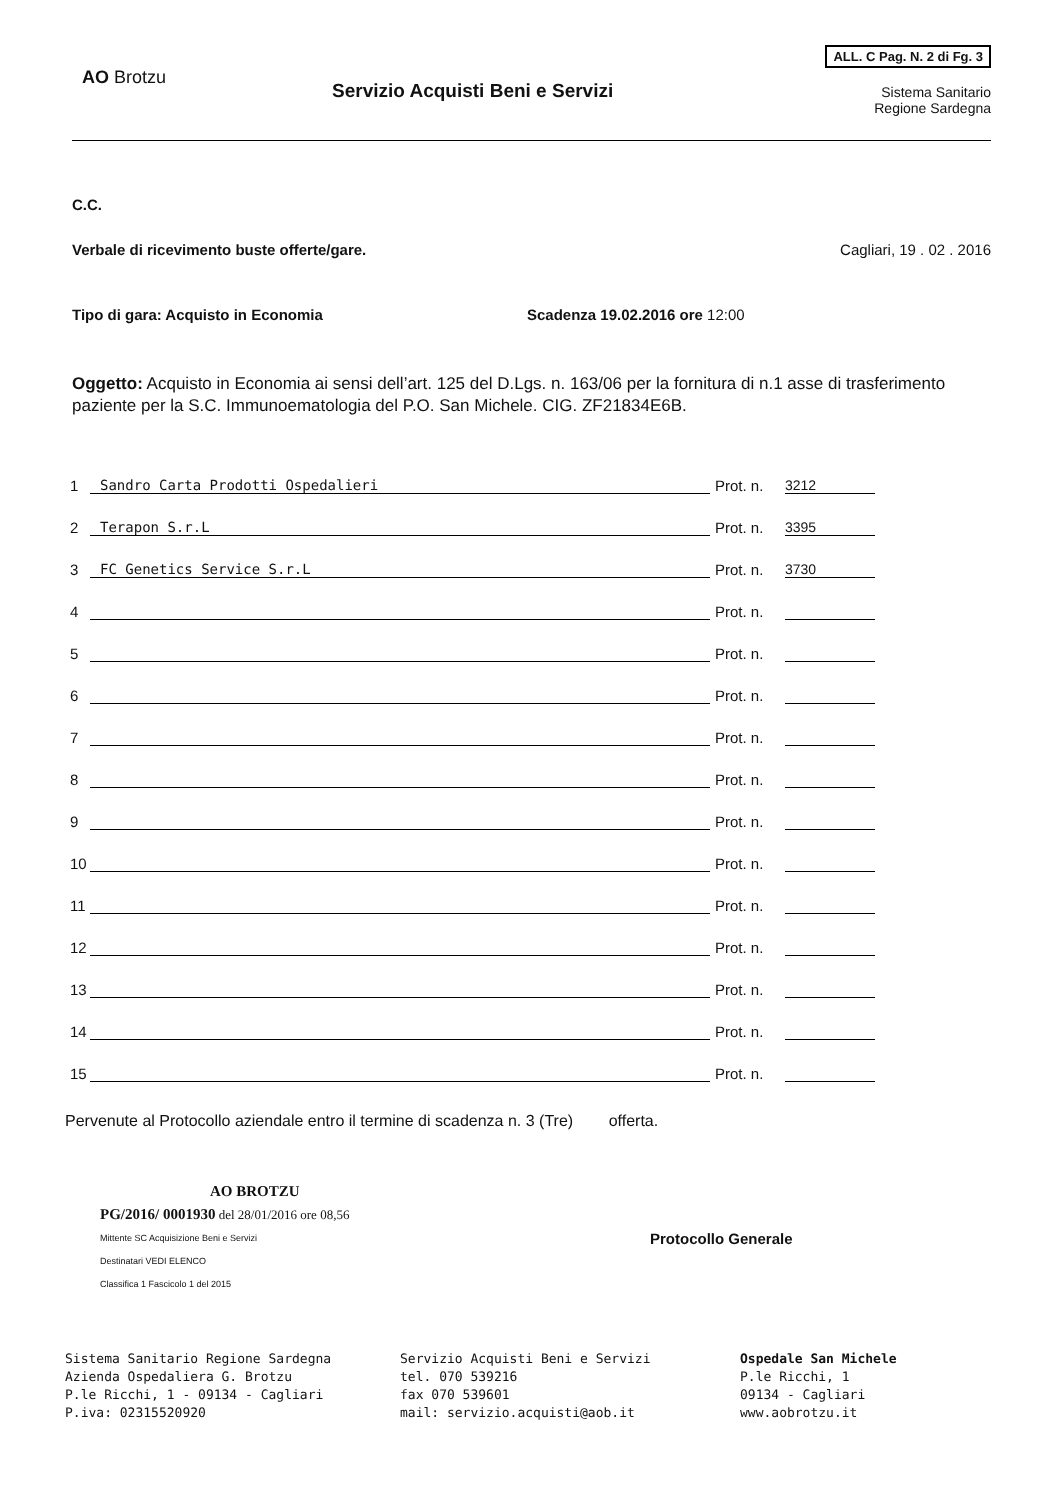AO Brotzu
Servizio Acquisti Beni e Servizi
ALL. C Pag. N. 2 di Fg. 3
Sistema Sanitario
Regione Sardegna
C.C.
Verbale di ricevimento buste offerte/gare. Cagliari, 19 . 02 . 2016
Tipo di gara: Acquisto in Economia Scadenza 19.02.2016 ore 12:00
Oggetto: Acquisto in Economia ai sensi dell’art. 125 del D.Lgs. n. 163/06 per la fornitura di n.1 asse di trasferimento paziente per la S.C. Immunoematologia del P.O. San Michele. CIG. ZF21834E6B.
1 Sandro Carta Prodotti Ospedalieri Prot. n. 3212
2 Terapon S.r.L Prot. n. 3395
3 FC Genetics Service S.r.L Prot. n. 3730
4 Prot. n.
5 Prot. n.
6 Prot. n.
7 Prot. n.
8 Prot. n.
9 Prot. n.
10 Prot. n.
11 Prot. n.
12 Prot. n.
13 Prot. n.
14 Prot. n.
15 Prot. n.
Pervenute al Protocollo aziendale entro il termine di scadenza n. 3 (Tre) offerta.
AO BROTZU
PG/2016/ 0001930 del 28/01/2016 ore 08,56
Mittente SC Acquisizione Beni e Servizi
Destinatari VEDI ELENCO
Classifica 1 Fascicolo 1 del 2015
Protocollo Generale
Sistema Sanitario Regione Sardegna
Azienda Ospedaliera G. Brotzu
P.le Ricchi, 1 - 09134 - Cagliari
P.iva: 02315520920
Servizio Acquisti Beni e Servizi
tel. 070 539216
fax 070 539601
mail: servizio.acquisti@aob.it
Ospedale San Michele
P.le Ricchi, 1
09134 - Cagliari
www.aobrotzu.it